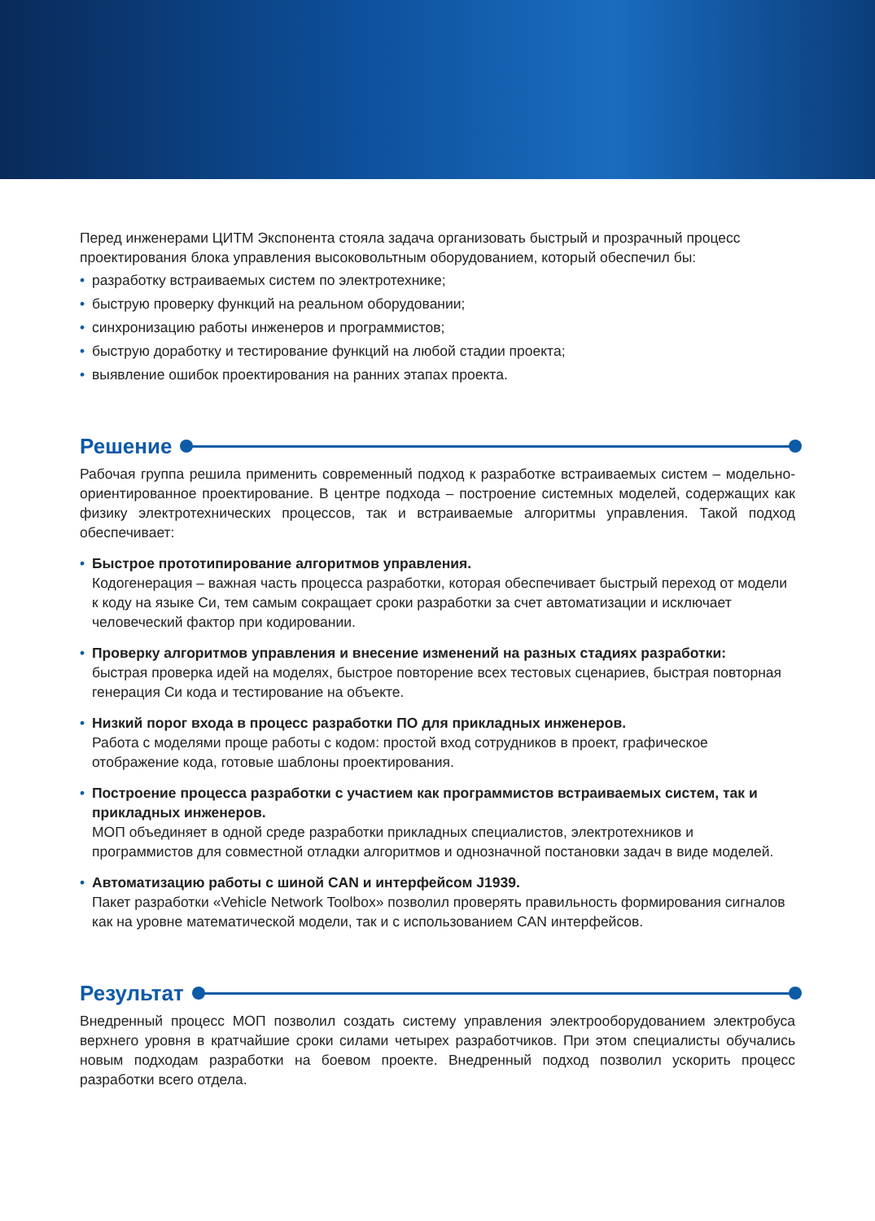Перед инженерами ЦИТМ Экспонента стояла задача организовать быстрый и прозрачный процесс проектирования блока управления высоковольтным оборудованием, который обеспечил бы:
• разработку встраиваемых систем по электротехнике;
• быструю проверку функций на реальном оборудовании;
• синхронизацию работы инженеров и программистов;
• быструю доработку и тестирование функций на любой стадии проекта;
• выявление ошибок проектирования на ранних этапах проекта.
Решение
Рабочая группа решила применить современный подход к разработке встраиваемых систем – модельно-ориентированное проектирование. В центре подхода – построение системных моделей, содержащих как физику электротехнических процессов, так и встраиваемые алгоритмы управления. Такой подход обеспечивает:
• Быстрое прототипирование алгоритмов управления.
Кодогенерация – важная часть процесса разработки, которая обеспечивает быстрый переход от модели к коду на языке Си, тем самым сокращает сроки разработки за счет автоматизации и исключает человеческий фактор при кодировании.
• Проверку алгоритмов управления и внесение изменений на разных стадиях разработки:
быстрая проверка идей на моделях, быстрое повторение всех тестовых сценариев, быстрая повторная генерация Си кода и тестирование на объекте.
• Низкий порог входа в процесс разработки ПО для прикладных инженеров.
Работа с моделями проще работы с кодом: простой вход сотрудников в проект, графическое отображение кода, готовые шаблоны проектирования.
• Построение процесса разработки с участием как программистов встраиваемых систем, так и прикладных инженеров.
МОП объединяет в одной среде разработки прикладных специалистов, электротехников и программистов для совместной отладки алгоритмов и однозначной постановки задач в виде моделей.
• Автоматизацию работы с шиной CAN и интерфейсом J1939.
Пакет разработки «Vehicle Network Toolbox» позволил проверять правильность формирования сигналов как на уровне математической модели, так и с использованием CAN интерфейсов.
Результат
Внедренный процесс МОП позволил создать систему управления электрооборудованием электробуса верхнего уровня в кратчайшие сроки силами четырех разработчиков. При этом специалисты обучались новым подходам разработки на боевом проекте. Внедренный подход позволил ускорить процесс разработки всего отдела.